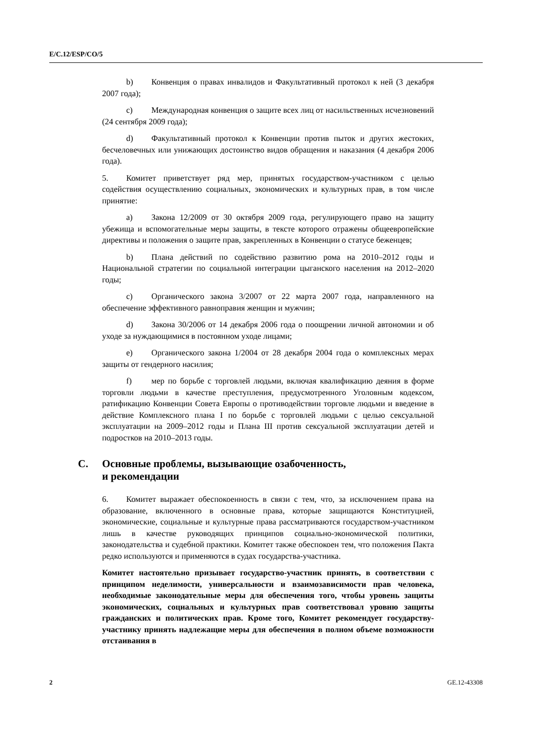E/C.12/ESP/CO/5
b) Конвенция о правах инвалидов и Факультативный протокол к ней (3 декабря 2007 года);
c) Международная конвенция о защите всех лиц от насильственных исчезновений (24 сентября 2009 года);
d) Факультативный протокол к Конвенции против пыток и других жестоких, бесчеловечных или унижающих достоинство видов обращения и наказания (4 декабря 2006 года).
5. Комитет приветствует ряд мер, принятых государством-участником с целью содействия осуществлению социальных, экономических и культурных прав, в том числе принятие:
a) Закона 12/2009 от 30 октября 2009 года, регулирующего право на защиту убежища и вспомогательные меры защиты, в тексте которого отражены общеевропейские директивы и положения о защите прав, закрепленных в Конвенции о статусе беженцев;
b) Плана действий по содействию развитию рома на 2010–2012 годы и Национальной стратегии по социальной интеграции цыганского населения на 2012–2020 годы;
c) Органического закона 3/2007 от 22 марта 2007 года, направленного на обеспечение эффективного равноправия женщин и мужчин;
d) Закона 30/2006 от 14 декабря 2006 года о поощрении личной автономии и об уходе за нуждающимися в постоянном уходе лицами;
e) Органического закона 1/2004 от 28 декабря 2004 года о комплексных мерах защиты от гендерного насилия;
f) мер по борьбе с торговлей людьми, включая квалификацию деяния в форме торговли людьми в качестве преступления, предусмотренного Уголовным кодексом, ратификацию Конвенции Совета Европы о противодействии торговле людьми и введение в действие Комплексного плана I по борьбе с торговлей людьми с целью сексуальной эксплуатации на 2009–2012 годы и Плана III против сексуальной эксплуатации детей и подростков на 2010–2013 годы.
C. Основные проблемы, вызывающие озабоченность,
и рекомендации
6. Комитет выражает обеспокоенность в связи с тем, что, за исключением права на образование, включенного в основные права, которые защищаются Конституцией, экономические, социальные и культурные права рассматриваются государством-участником лишь в качестве руководящих принципов социально-экономической политики, законодательства и судебной практики. Комитет также обеспокоен тем, что положения Пакта редко используются и применяются в судах государства-участника.
Комитет настоятельно призывает государство-участник принять, в соответствии с принципом неделимости, универсальности и взаимозависимости прав человека, необходимые законодательные меры для обеспечения того, чтобы уровень защиты экономических, социальных и культурных прав соответствовал уровню защиты гражданских и политических прав. Кроме того, Комитет рекомендует государству-участнику принять надлежащие меры для обеспечения в полном объеме возможности отстаивания в
2 GE.12-43308